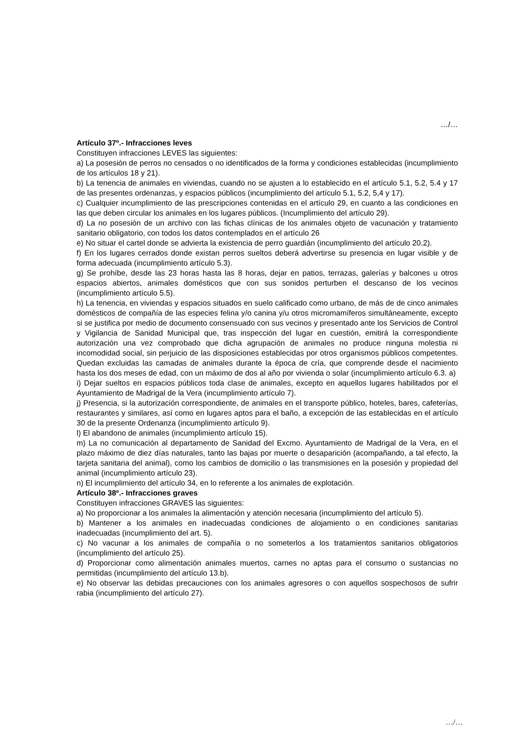…/…
Artículo 37º.- Infracciones leves
Constituyen infracciones LEVES las siguientes:
a) La posesión de perros no censados o no identificados de la forma y condiciones establecidas (incumplimiento de los artículos 18 y 21).
b) La tenencia de animales en viviendas, cuando no se ajusten a lo establecido en el artículo 5.1, 5.2, 5.4 y 17 de las presentes ordenanzas, y espacios públicos (incumplimiento del artículo 5.1, 5.2, 5,4 y 17).
c) Cualquier incumplimiento de las prescripciones contenidas en el artículo 29, en cuanto a las condiciones en las que deben circular los animales en los lugares públicos. (Incumplimiento del artículo 29).
d) La no posesión de un archivo con las fichas clínicas de los animales objeto de vacunación y tratamiento sanitario obligatorio, con todos los datos contemplados en el artículo 26
e) No situar el cartel donde se advierta la existencia de perro guardián (incumplimiento del artículo 20.2).
f) En los lugares cerrados donde existan perros sueltos deberá advertirse su presencia en lugar visible y de forma adecuada (incumplimiento artículo 5.3).
g) Se prohíbe, desde las 23 horas hasta las 8 horas, dejar en patios, terrazas, galerías y balcones u otros espacios abiertos, animales domésticos que con sus sonidos perturben el descanso de los vecinos (incumplimiento artículo 5.5).
h) La tenencia, en viviendas y espacios situados en suelo calificado como urbano, de más de de cinco animales domésticos de compañía de las especies felina y/o canina y/u otros micromamíferos simultáneamente, excepto si se justifica por medio de documento consensuado con sus vecinos y presentado ante los Servicios de Control y Vigilancia de Sanidad Municipal que, tras inspección del lugar en cuestión, emitirá la correspondiente autorización una vez comprobado que dicha agrupación de animales no produce ninguna molestia ni incomodidad social, sin perjuicio de las disposiciones establecidas por otros organismos públicos competentes. Quedan excluidas las camadas de animales durante la época de cría, que comprende desde el nacimiento hasta los dos meses de edad, con un máximo de dos al año por vivienda o solar (incumplimiento artículo 6.3. a)
i) Dejar sueltos en espacios públicos toda clase de animales, excepto en aquellos lugares habilitados por el Ayuntamiento de Madrigal de la Vera (incumplimiento artículo 7).
j) Presencia, si la autorización correspondiente, de animales en el transporte público, hoteles, bares, cafeterías, restaurantes y similares, así como en lugares aptos para el baño, a excepción de las establecidas en el artículo 30 de la presente Ordenanza (incumplimiento artículo 9).
l) El abandono de animales (incumplimiento artículo 15).
m) La no comunicación al departamento de Sanidad del Excmo. Ayuntamiento de Madrigal de la Vera, en el plazo máximo de diez días naturales, tanto las bajas por muerte o desaparición (acompañando, a tal efecto, la tarjeta sanitaria del animal), como los cambios de domicilio o las transmisiones en la posesión y propiedad del animal (incumplimiento artículo 23).
n) El incumplimiento del artículo 34, en lo referente a los animales de explotación.
Artículo 38º.- Infracciones graves
Constituyen infracciones GRAVES las siguientes:
a) No proporcionar a los animales la alimentación y atención necesaria (incumplimiento del artículo 5).
b) Mantener a los animales en inadecuadas condiciones de alojamiento o en condiciones sanitarias inadecuadas (incumplimiento del art. 5).
c) No vacunar a los animales de compañía o no someterlos a los tratamientos sanitarios obligatorios (incumplimiento del artículo 25).
d) Proporcionar como alimentación animales muertos, carnes no aptas para el consumo o sustancias no permitidas (incumplimiento del artículo 13.b).
e) No observar las debidas precauciones con los animales agresores o con aquellos sospechosos de sufrir rabia (incumplimiento del artículo 27).
…/…